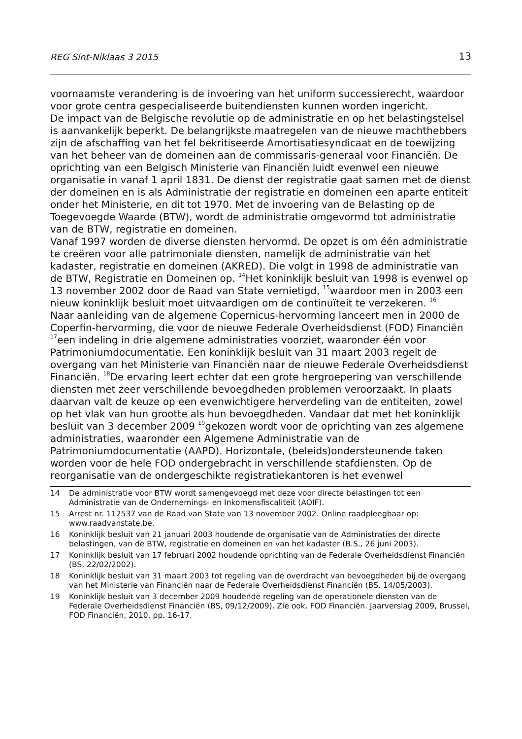REG Sint-Niklaas 3 2015
13
voornaamste verandering is de invoering van het uniform successierecht, waardoor voor grote centra gespecialiseerde buitendiensten kunnen worden ingericht.
De impact van de Belgische revolutie op de administratie en op het belastingstelsel is aanvankelijk beperkt. De belangrijkste maatregelen van de nieuwe machthebbers zijn de afschaffing van het fel bekritiseerde Amortisatiesyndicaat en de toewijzing van het beheer van de domeinen aan de commissaris-generaal voor Financiën. De oprichting van een Belgisch Ministerie van Financiën luidt evenwel een nieuwe organisatie in vanaf 1 april 1831. De dienst der registratie gaat samen met de dienst der domeinen en is als Administratie der registratie en domeinen een aparte entiteit onder het Ministerie, en dit tot 1970. Met de invoering van de Belasting op de Toegevoegde Waarde (BTW), wordt de administratie omgevormd tot administratie van de BTW, registratie en domeinen.
Vanaf 1997 worden de diverse diensten hervormd. De opzet is om één administratie te creëren voor alle patrimoniale diensten, namelijk de administratie van het kadaster, registratie en domeinen (AKRED). Die volgt in 1998 de administratie van de BTW, Registratie en Domeinen op. <sup>14</sup>Het koninklijk besluit van 1998 is evenwel op 13 november 2002 door de Raad van State vernietigd, <sup>15</sup>waardoor men in 2003 een nieuw koninklijk besluit moet uitvaardigen om de continuïteit te verzekeren. <sup>16</sup>
Naar aanleiding van de algemene Copernicus-hervorming lanceert men in 2000 de Coperfin-hervorming, die voor de nieuwe Federale Overheidsdienst (FOD) Financiën <sup>17</sup>een indeling in drie algemene administraties voorziet, waaronder één voor Patrimoniumdocumentatie. Een koninklijk besluit van 31 maart 2003 regelt de overgang van het Ministerie van Financiën naar de nieuwe Federale Overheidsdienst Financiën. <sup>18</sup>De ervaring leert echter dat een grote hergroepering van verschillende diensten met zeer verschillende bevoegdheden problemen veroorzaakt. In plaats daarvan valt de keuze op een evenwichtigere herverdeling van de entiteiten, zowel op het vlak van hun grootte als hun bevoegdheden. Vandaar dat met het koninklijk besluit van 3 december 2009 <sup>19</sup>gekozen wordt voor de oprichting van zes algemene administraties, waaronder een Algemene Administratie van de Patrimoniumdocumentatie (AAPD). Horizontale, (beleids)ondersteunende taken worden voor de hele FOD ondergebracht in verschillende stafdiensten. Op de reorganisatie van de ondergeschikte registratiekantoren is het evenwel
14 De administratie voor BTW wordt samengevoegd met deze voor directe belastingen tot een Administratie van de Ondernemings- en Inkomensfiscaliteit (AOIF).
15 Arrest nr. 112537 van de Raad van State van 13 november 2002. Online raadpleegbaar op: www.raadvanstate.be.
16 Koninklijk besluit van 21 januari 2003 houdende de organisatie van de Administraties der directe belastingen, van de BTW, registratie en domeinen en van het kadaster (B.S., 26 juni 2003).
17 Koninklijk besluit van 17 februari 2002 houdende oprichting van de Federale Overheidsdienst Financiën (BS, 22/02/2002).
18 Koninklijk besluit van 31 maart 2003 tot regeling van de overdracht van bevoegdheden bij de overgang van het Ministerie van Financiën naar de Federale Overheidsdienst Financiën (BS, 14/05/2003).
19 Koninklijk besluit van 3 december 2009 houdende regeling van de operationele diensten van de Federale Overheidsdienst Financiën (BS, 09/12/2009). Zie ook. FOD Financiën. Jaarverslag 2009, Brussel, FOD Financiën, 2010, pp. 16-17.